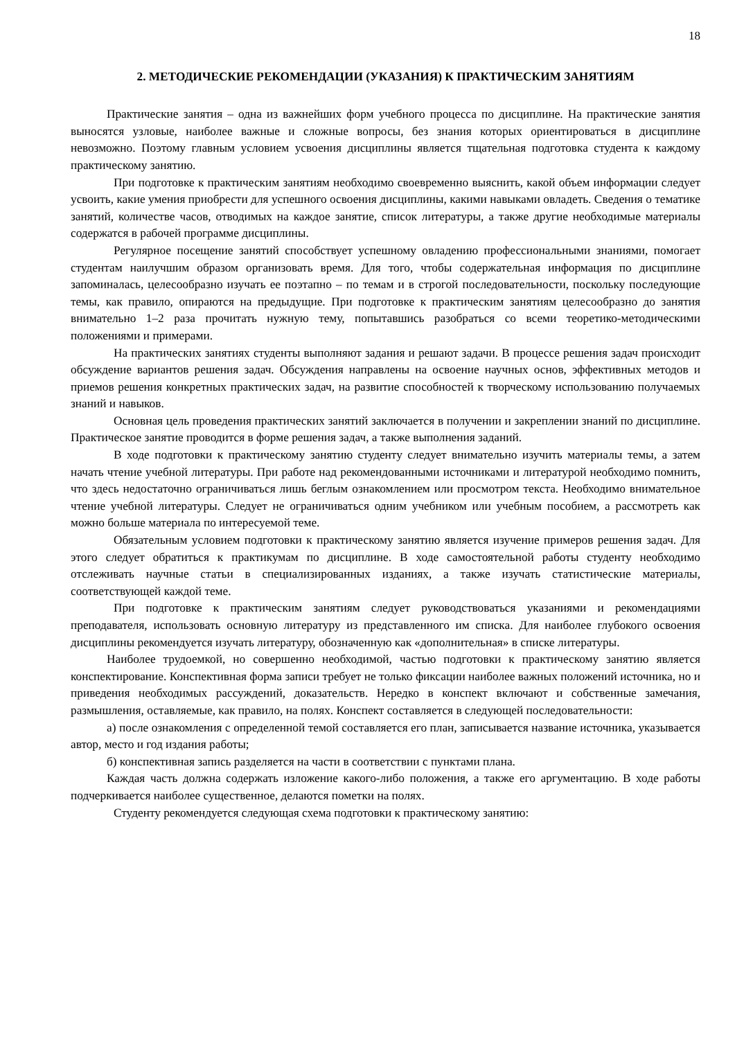18
2. МЕТОДИЧЕСКИЕ РЕКОМЕНДАЦИИ (УКАЗАНИЯ) К ПРАКТИЧЕСКИМ ЗАНЯТИЯМ
Практические занятия – одна из важнейших форм учебного процесса по дисциплине. На практические занятия выносятся узловые, наиболее важные и сложные вопросы, без знания которых ориентироваться в дисциплине невозможно. Поэтому главным условием усвоения дисциплины является тщательная подготовка студента к каждому практическому занятию.
При подготовке к практическим занятиям необходимо своевременно выяснить, какой объем информации следует усвоить, какие умения приобрести для успешного освоения дисциплины, какими навыками овладеть. Сведения о тематике занятий, количестве часов, отводимых на каждое занятие, список литературы, а также другие необходимые материалы содержатся в рабочей программе дисциплины.
Регулярное посещение занятий способствует успешному овладению профессиональными знаниями, помогает студентам наилучшим образом организовать время. Для того, чтобы содержательная информация по дисциплине запоминалась, целесообразно изучать ее поэтапно – по темам и в строгой последовательности, поскольку последующие темы, как правило, опираются на предыдущие. При подготовке к практическим занятиям целесообразно до занятия внимательно 1–2 раза прочитать нужную тему, попытавшись разобраться со всеми теоретико-методическими положениями и примерами.
На практических занятиях студенты выполняют задания и решают задачи. В процессе решения задач происходит обсуждение вариантов решения задач. Обсуждения направлены на освоение научных основ, эффективных методов и приемов решения конкретных практических задач, на развитие способностей к творческому использованию получаемых знаний и навыков.
Основная цель проведения практических занятий заключается в получении и закреплении знаний по дисциплине. Практическое занятие проводится в форме решения задач, а также выполнения заданий.
В ходе подготовки к практическому занятию студенту следует внимательно изучить материалы темы, а затем начать чтение учебной литературы. При работе над рекомендованными источниками и литературой необходимо помнить, что здесь недостаточно ограничиваться лишь беглым ознакомлением или просмотром текста. Необходимо внимательное чтение учебной литературы. Следует не ограничиваться одним учебником или учебным пособием, а рассмотреть как можно больше материала по интересуемой теме.
Обязательным условием подготовки к практическому занятию является изучение примеров решения задач. Для этого следует обратиться к практикумам по дисциплине. В ходе самостоятельной работы студенту необходимо отслеживать научные статьи в специализированных изданиях, а также изучать статистические материалы, соответствующей каждой теме.
При подготовке к практическим занятиям следует руководствоваться указаниями и рекомендациями преподавателя, использовать основную литературу из представленного им списка. Для наиболее глубокого освоения дисциплины рекомендуется изучать литературу, обозначенную как «дополнительная» в списке литературы.
Наиболее трудоемкой, но совершенно необходимой, частью подготовки к практическому занятию является конспектирование. Конспективная форма записи требует не только фиксации наиболее важных положений источника, но и приведения необходимых рассуждений, доказательств. Нередко в конспект включают и собственные замечания, размышления, оставляемые, как правило, на полях. Конспект составляется в следующей последовательности:
а) после ознакомления с определенной темой составляется его план, записывается название источника, указывается автор, место и год издания работы;
б) конспективная запись разделяется на части в соответствии с пунктами плана.
Каждая часть должна содержать изложение какого-либо положения, а также его аргументацию. В ходе работы подчеркивается наиболее существенное, делаются пометки на полях.
Студенту рекомендуется следующая схема подготовки к практическому занятию: